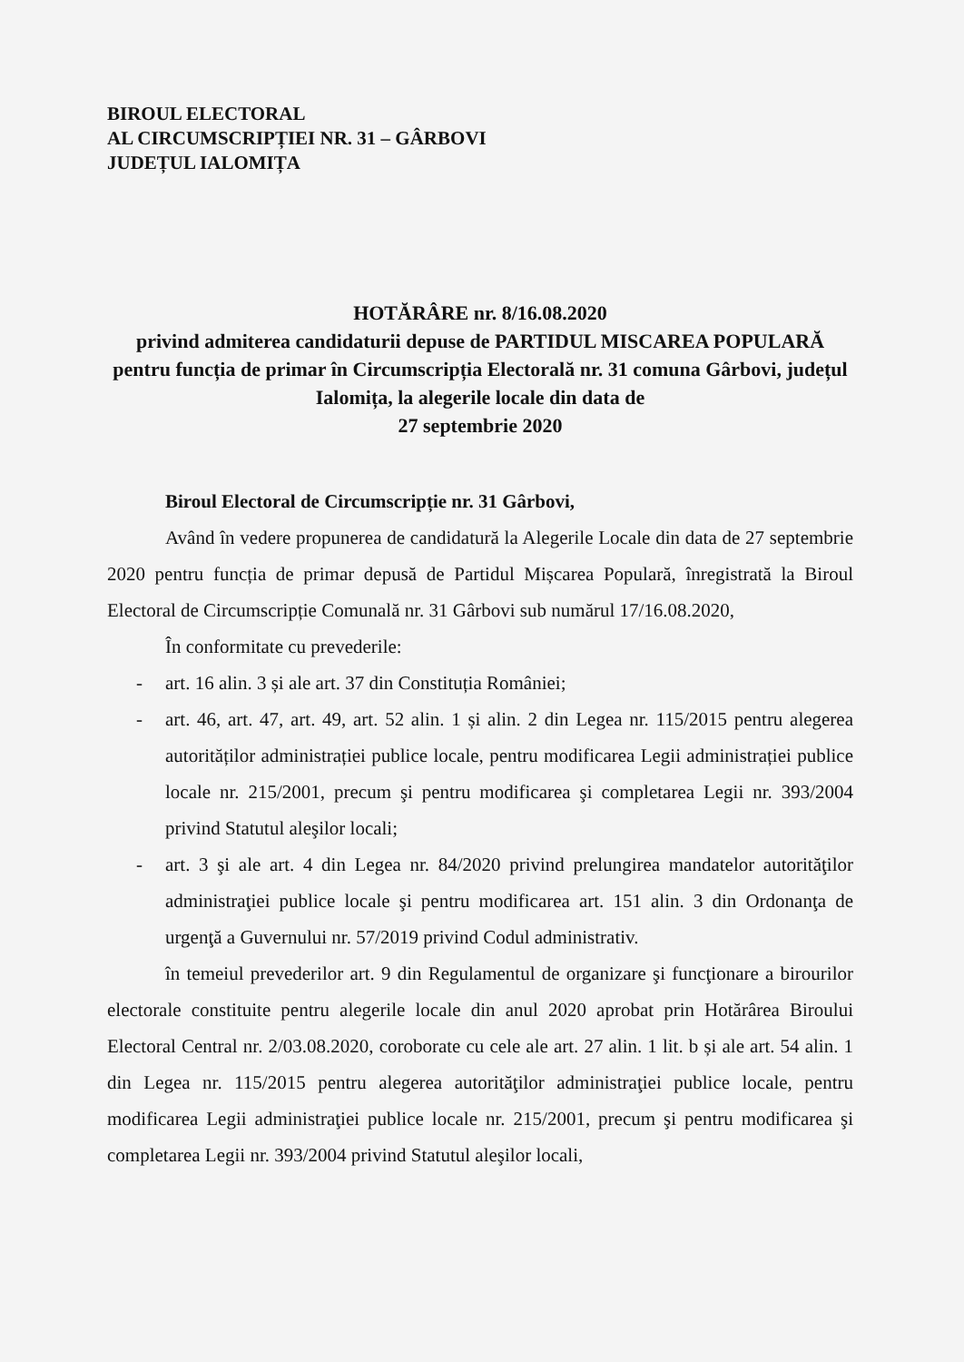BIROUL ELECTORAL
AL CIRCUMSCRIPȚIEI NR. 31 – GÂRBOVI
JUDEȚUL IALOMIȚA
HOTĂRÂRE nr. 8/16.08.2020
privind admiterea candidaturii depuse de PARTIDUL MISCAREA POPULARĂ pentru funcția de primar în Circumscripția Electorală nr. 31 comuna Gârbovi, județul Ialomița, la alegerile locale din data de
27 septembrie 2020
Biroul Electoral de Circumscripție nr. 31 Gârbovi,
Având în vedere propunerea de candidatură la Alegerile Locale din data de 27 septembrie 2020 pentru funcția de primar depusă de Partidul Mișcarea Populară, înregistrată la Biroul Electoral de Circumscripție Comunală nr. 31 Gârbovi sub numărul 17/16.08.2020,
În conformitate cu prevederile:
- art. 16 alin. 3 și ale art. 37 din Constituția României;
- art. 46, art. 47, art. 49, art. 52 alin. 1 și alin. 2 din Legea nr. 115/2015 pentru alegerea autorităților administrației publice locale, pentru modificarea Legii administrației publice locale nr. 215/2001, precum şi pentru modificarea şi completarea Legii nr. 393/2004 privind Statutul aleşilor locali;
- art. 3 şi ale art. 4 din Legea nr. 84/2020 privind prelungirea mandatelor autorităţilor administraţiei publice locale şi pentru modificarea art. 151 alin. 3 din Ordonanţa de urgenţă a Guvernului nr. 57/2019 privind Codul administrativ.
în temeiul prevederilor art. 9 din Regulamentul de organizare şi funcţionare a birourilor electorale constituite pentru alegerile locale din anul 2020 aprobat prin Hotărârea Biroului Electoral Central nr. 2/03.08.2020, coroborate cu cele ale art. 27 alin. 1 lit. b și ale art. 54 alin. 1 din Legea nr. 115/2015 pentru alegerea autorităţilor administraţiei publice locale, pentru modificarea Legii administraţiei publice locale nr. 215/2001, precum şi pentru modificarea şi completarea Legii nr. 393/2004 privind Statutul aleşilor locali,